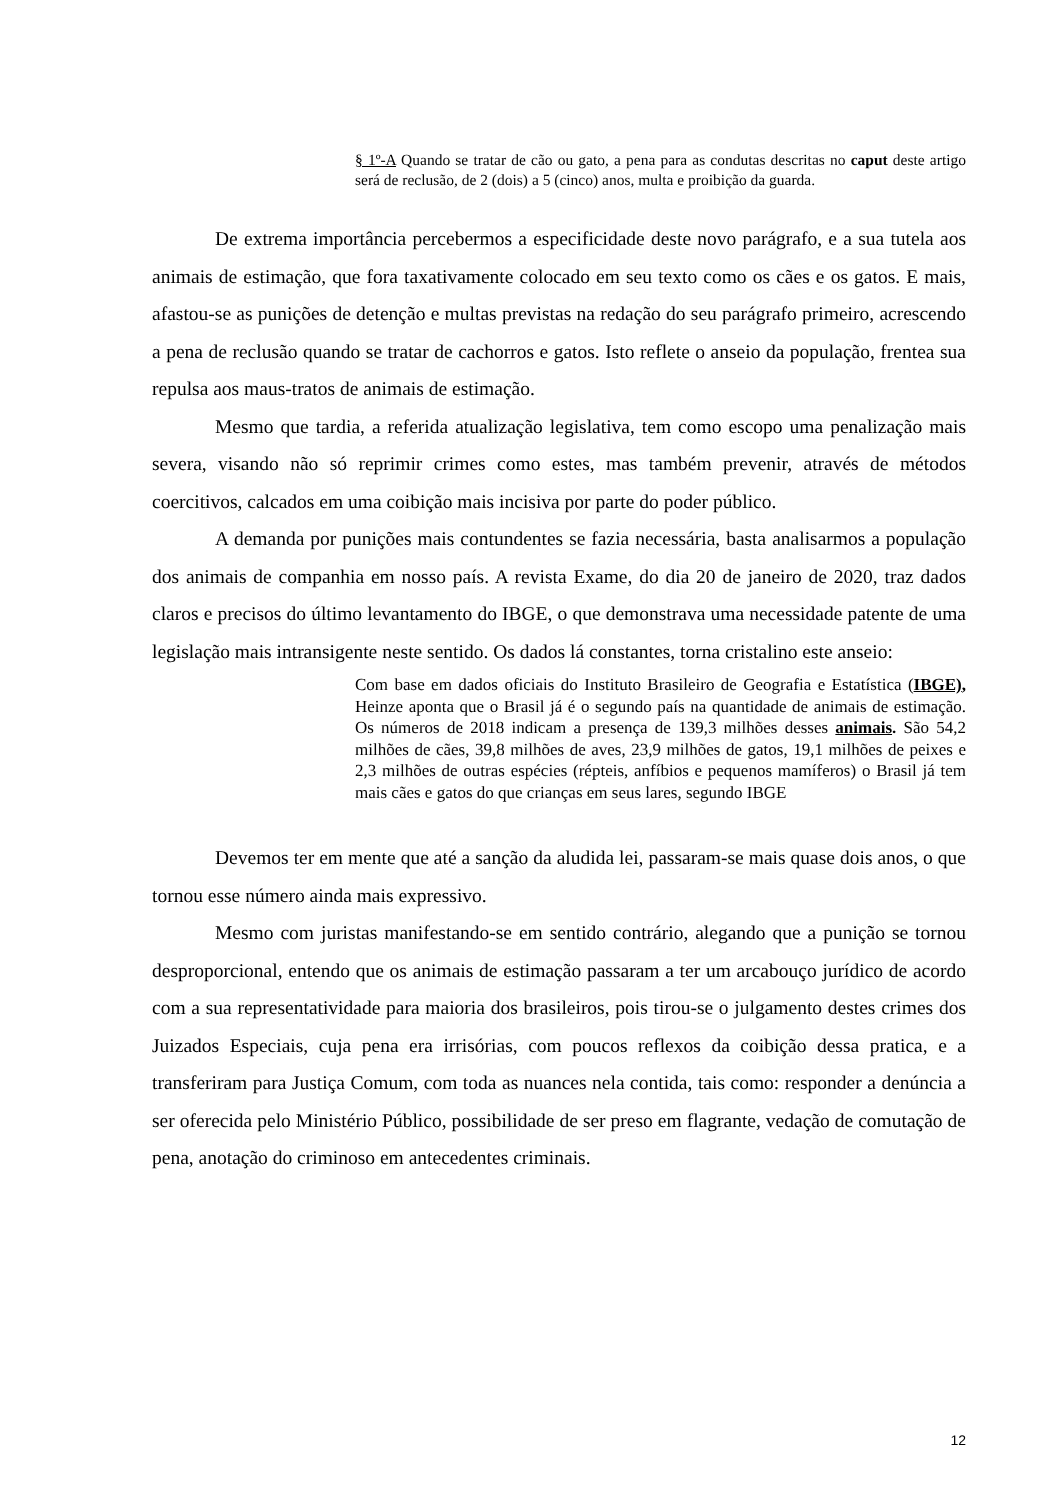§ 1º-A Quando se tratar de cão ou gato, a pena para as condutas descritas no caput deste artigo será de reclusão, de 2 (dois) a 5 (cinco) anos, multa e proibição da guarda.
De extrema importância percebermos a especificidade deste novo parágrafo, e a sua tutela aos animais de estimação, que fora taxativamente colocado em seu texto como os cães e os gatos. E mais, afastou-se as punições de detenção e multas previstas na redação do seu parágrafo primeiro, acrescendo a pena de reclusão quando se tratar de cachorros e gatos. Isto reflete o anseio da população, frentea sua repulsa aos maus-tratos de animais de estimação.
Mesmo que tardia, a referida atualização legislativa, tem como escopo uma penalização mais severa, visando não só reprimir crimes como estes, mas também prevenir, através de métodos coercitivos, calcados em uma coibição mais incisiva por parte do poder público.
A demanda por punições mais contundentes se fazia necessária, basta analisarmos a população dos animais de companhia em nosso país. A revista Exame, do dia 20 de janeiro de 2020, traz dados claros e precisos do último levantamento do IBGE, o que demonstrava uma necessidade patente de uma legislação mais intransigente neste sentido. Os dados lá constantes, torna cristalino este anseio:
Com base em dados oficiais do Instituto Brasileiro de Geografia e Estatística (IBGE), Heinze aponta que o Brasil já é o segundo país na quantidade de animais de estimação. Os números de 2018 indicam a presença de 139,3 milhões desses animais. São 54,2 milhões de cães, 39,8 milhões de aves, 23,9 milhões de gatos, 19,1 milhões de peixes e 2,3 milhões de outras espécies (répteis, anfíbios e pequenos mamíferos) o Brasil já tem mais cães e gatos do que crianças em seus lares, segundo IBGE
Devemos ter em mente que até a sanção da aludida lei, passaram-se mais quase dois anos, o que tornou esse número ainda mais expressivo.
Mesmo com juristas manifestando-se em sentido contrário, alegando que a punição se tornou desproporcional, entendo que os animais de estimação passaram a ter um arcabouço jurídico de acordo com a sua representatividade para maioria dos brasileiros, pois tirou-se o julgamento destes crimes dos Juizados Especiais, cuja pena era irrisórias, com poucos reflexos da coibição dessa pratica, e a transferiram para Justiça Comum, com toda as nuances nela contida, tais como: responder a denúncia a ser oferecida pelo Ministério Público, possibilidade de ser preso em flagrante, vedação de comutação de pena, anotação do criminoso em antecedentes criminais.
12